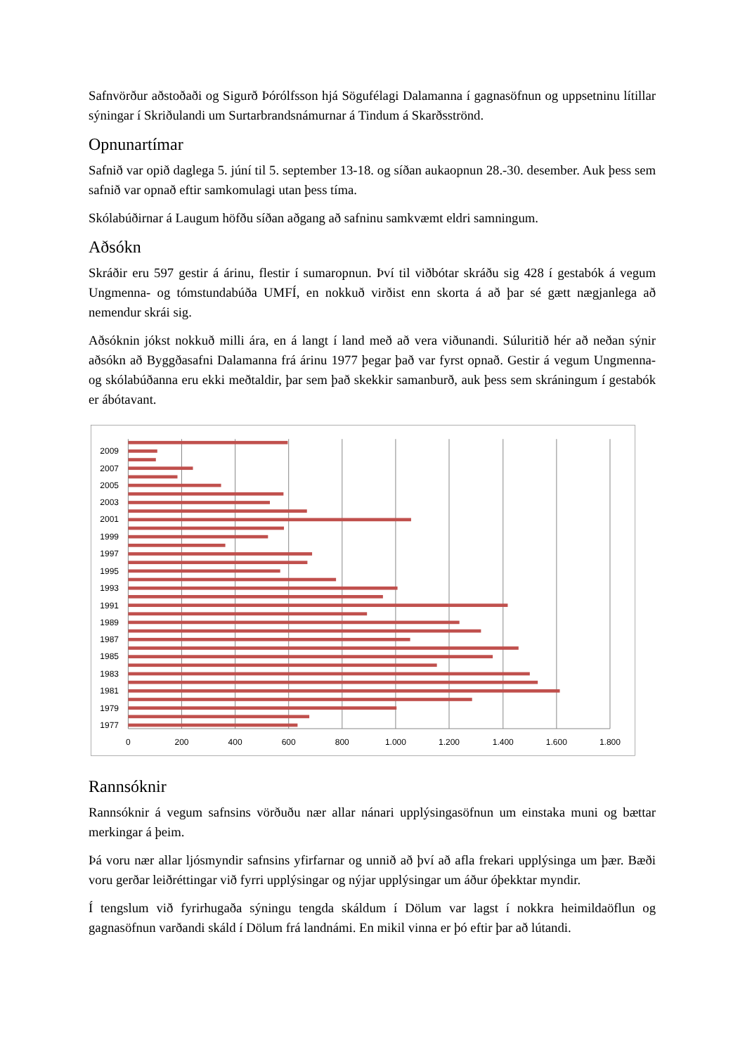Safnvörður aðstoðaði og Sigurð Þórólfsson hjá Sögufélagi Dalamanna í gagnasöfnun og uppsetninu lítillar sýningar í Skriðulandi um Surtarbrandsnámurnar á Tindum á Skarðsströnd.
Opnunartímar
Safnið var opið daglega 5. júní til 5. september 13-18. og síðan aukaopnun 28.-30. desember. Auk þess sem safnið var opnað eftir samkomulagi utan þess tíma.
Skólabúðirnar á Laugum höfðu síðan aðgang að safninu samkvæmt eldri samningum.
Aðsókn
Skráðir eru 597 gestir á árinu, flestir í sumaropnun. Því til viðbótar skráðu sig 428 í gestabók á vegum Ungmenna- og tómstundabúða UMFÍ, en nokkuð virðist enn skorta á að þar sé gætt nægjanlega að nemendur skrái sig.
Aðsóknin jókst nokkuð milli ára, en á langt í land með að vera viðunandi. Súluritið hér að neðan sýnir aðsókn að Byggðasafni Dalamanna frá árinu 1977 þegar það var fyrst opnað. Gestir á vegum Ungmenna- og skólabúðanna eru ekki meðtaldir, þar sem það skekkir samanburð, auk þess sem skráningum í gestabók er ábótavant.
2009
2007
2005
2003
2001
1999
1997
1995
1993
1991
1989
1987
1985
1983
1981
1979
1977
0
200
400
600
800
1.000
1.200
1.400
1.600
1.800
Rannsóknir
Rannsóknir á vegum safnsins vörðuðu nær allar nánari upplýsingasöfnun um einstaka muni og bættar merkingar á þeim.
Þá voru nær allar ljósmyndir safnsins yfirfarnar og unnið að því að afla frekari upplýsinga um þær. Bæði voru gerðar leiðréttingar við fyrri upplýsingar og nýjar upplýsingar um áður óþekktar myndir.
Í tengslum við fyrirhugaða sýningu tengda skáldum í Dölum var lagst í nokkra heimildaöflun og gagnasöfnun varðandi skáld í Dölum frá landnámi. En mikil vinna er þó eftir þar að lútandi.